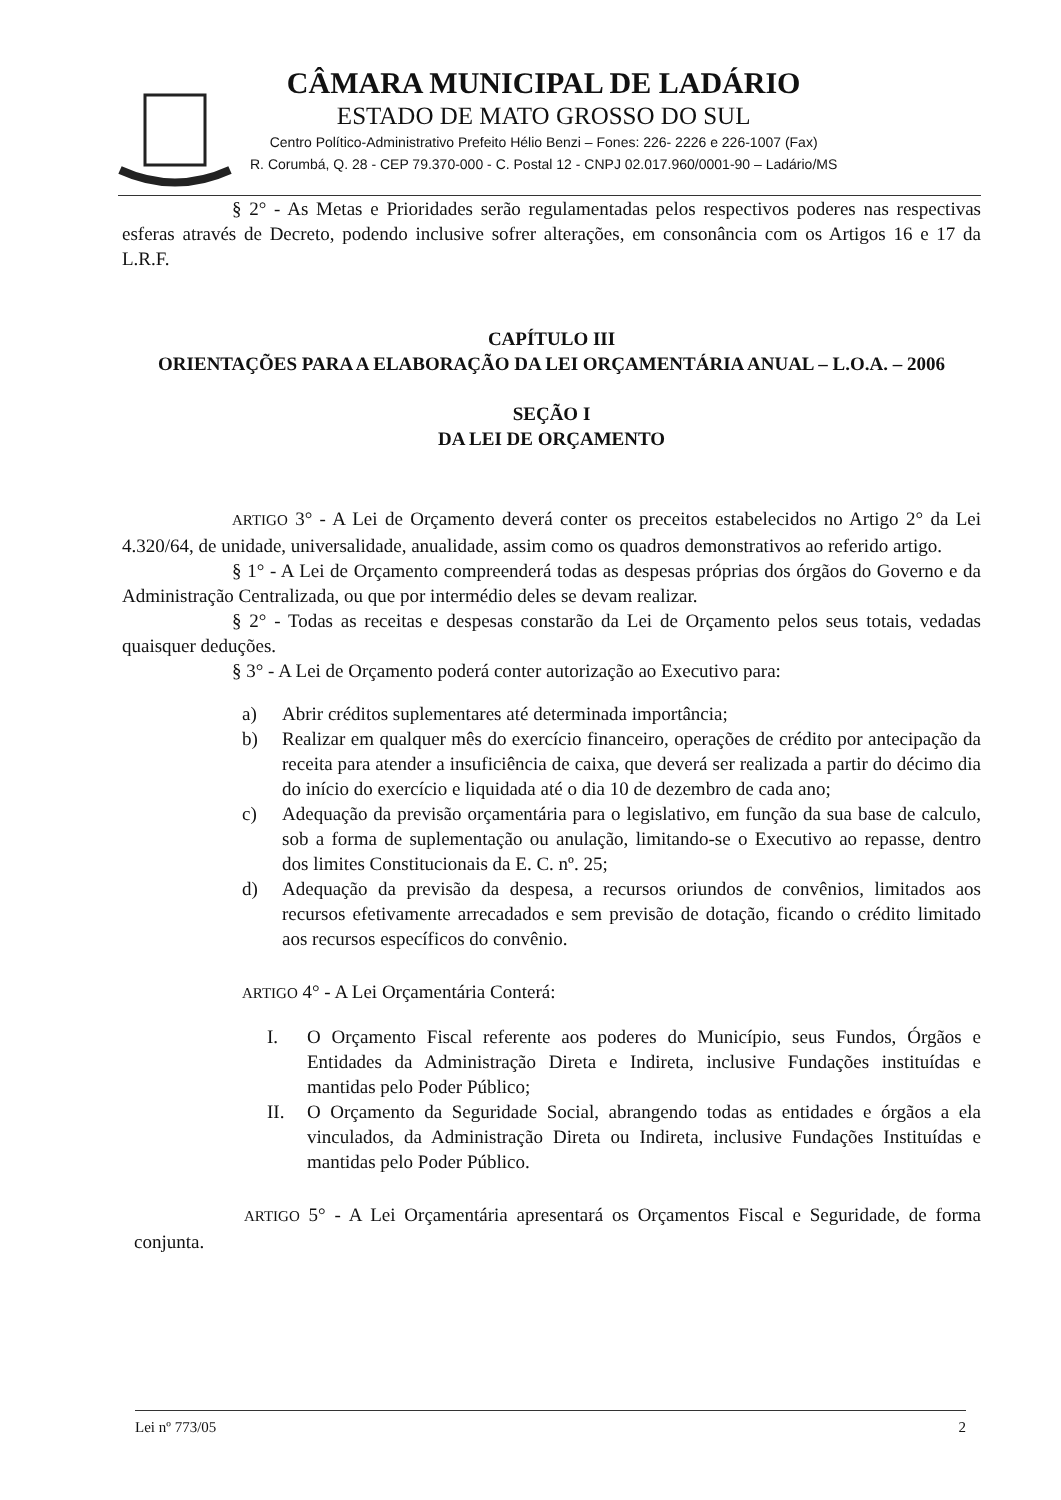CÂMARA MUNICIPAL DE LADÁRIO
ESTADO DE MATO GROSSO DO SUL
Centro Político-Administrativo Prefeito Hélio Benzi – Fones: 226- 2226 e 226-1007 (Fax)
R. Corumbá, Q. 28 - CEP 79.370-000 - C. Postal 12 - CNPJ 02.017.960/0001-90 – Ladário/MS
§ 2° - As Metas e Prioridades serão regulamentadas pelos respectivos poderes nas respectivas esferas através de Decreto, podendo inclusive sofrer alterações, em consonância com os Artigos 16 e 17 da L.R.F.
CAPÍTULO III
ORIENTAÇÕES PARA A ELABORAÇÃO DA LEI ORÇAMENTÁRIA ANUAL – L.O.A. – 2006
SEÇÃO I
DA LEI DE ORÇAMENTO
ARTIGO 3° - A Lei de Orçamento deverá conter os preceitos estabelecidos no Artigo 2° da Lei 4.320/64, de unidade, universalidade, anualidade, assim como os quadros demonstrativos ao referido artigo.
§ 1° - A Lei de Orçamento compreenderá todas as despesas próprias dos órgãos do Governo e da Administração Centralizada, ou que por intermédio deles se devam realizar.
§ 2° - Todas as receitas e despesas constarão da Lei de Orçamento pelos seus totais, vedadas quaisquer deduções.
§ 3° - A Lei de Orçamento poderá conter autorização ao Executivo para:
a) Abrir créditos suplementares até determinada importância;
b) Realizar em qualquer mês do exercício financeiro, operações de crédito por antecipação da receita para atender a insuficiência de caixa, que deverá ser realizada a partir do décimo dia do início do exercício e liquidada até o dia 10 de dezembro de cada ano;
c) Adequação da previsão orçamentária para o legislativo, em função da sua base de calculo, sob a forma de suplementação ou anulação, limitando-se o Executivo ao repasse, dentro dos limites Constitucionais da E. C. nº. 25;
d) Adequação da previsão da despesa, a recursos oriundos de convênios, limitados aos recursos efetivamente arrecadados e sem previsão de dotação, ficando o crédito limitado aos recursos específicos do convênio.
ARTIGO 4° - A Lei Orçamentária Conterá:
I. O Orçamento Fiscal referente aos poderes do Município, seus Fundos, Órgãos e Entidades da Administração Direta e Indireta, inclusive Fundações instituídas e mantidas pelo Poder Público;
II. O Orçamento da Seguridade Social, abrangendo todas as entidades e órgãos a ela vinculados, da Administração Direta ou Indireta, inclusive Fundações Instituídas e mantidas pelo Poder Público.
ARTIGO 5° - A Lei Orçamentária apresentará os Orçamentos Fiscal e Seguridade, de forma conjunta.
Lei nº 773/05 2